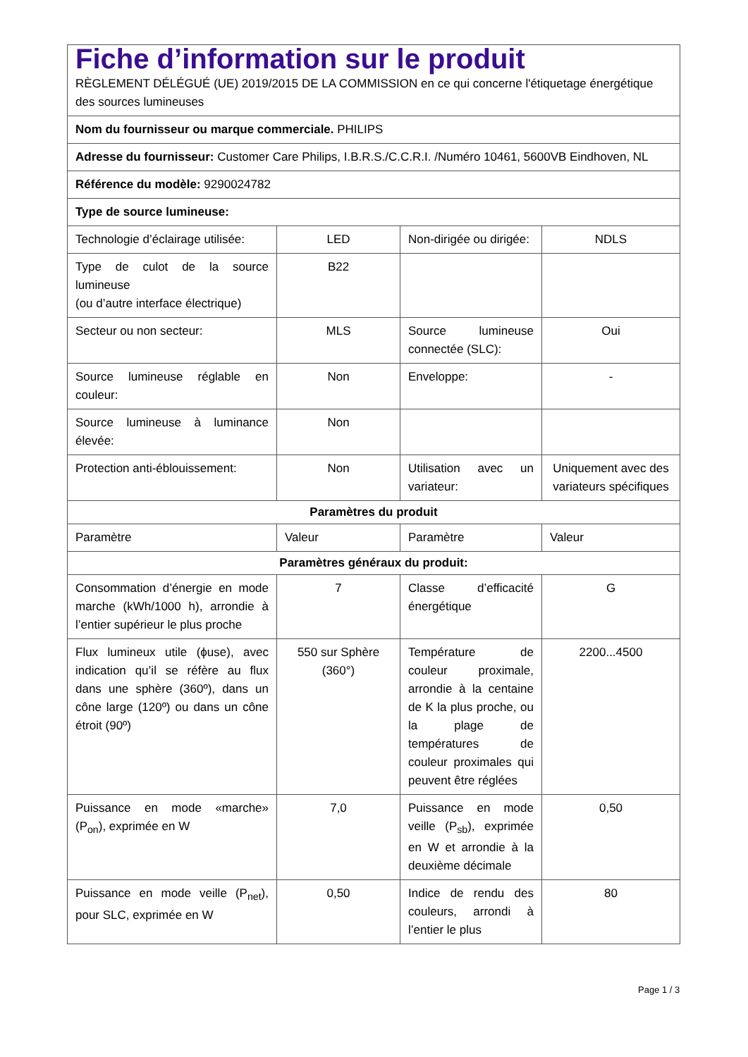| Fiche d’information sur le produit RÈGLEMENT DÉLÉGUÉ (UE) 2019/2015 DE LA COMMISSION en ce qui concerne l'étiquetage énergétique des sources lumineuses | | | |
| Nom du fournisseur ou marque commerciale. PHILIPS | | | |
| Adresse du fournisseur: Customer Care Philips, I.B.R.S./C.C.R.I. /Numéro 10461, 5600VB Eindhoven, NL | | | |
| Référence du modèle: 9290024782 | | | |
| Type de source lumineuse: | | | |
| Technologie d’éclairage utilisée: | LED | Non-dirigée ou dirigée: | NDLS |
| Type de culot de la source lumineuse (ou d’autre interface électrique) | B22 | | |
| Secteur ou non secteur: | MLS | Source lumineuse connectée (SLC): | Oui |
| Source lumineuse réglable en couleur: | Non | Enveloppe: | - |
| Source lumineuse à luminance élevée: | Non | | |
| Protection anti-éblouissement: | Non | Utilisation avec un variateur: | Uniquement avec des variateurs spécifiques |
| Paramètres du produit | | | |
| Paramètre | Valeur | Paramètre | Valeur |
| Paramètres généraux du produit: | | | |
| Consommation d’énergie en mode marche (kWh/1000 h), arrondie à l’entier supérieur le plus proche | 7 | Classe d’efficacité énergétique | G |
| Flux lumineux utile (ϕuse), avec indication qu’il se réfère au flux dans une sphère (360º), dans un cône large (120º) ou dans un cône étroit (90º) | 550 sur Sphère (360°) | Température de couleur proximale, arrondie à la centaine de K la plus proche, ou la plage de températures de couleur proximales qui peuvent être réglées | 2200...4500 |
| Puissance en mode «marche» (P<sub>on</sub>), exprimée en W | 7,0 | Puissance en mode veille (P<sub>sb</sub>), exprimée en W et arrondie à la deuxième décimale | 0,50 |
| Puissance en mode veille (P<sub>net</sub>), pour SLC, exprimée en W | 0,50 | Indice de rendu des couleurs, arrondi à l’entier le plus | 80 |
Page 1 / 3